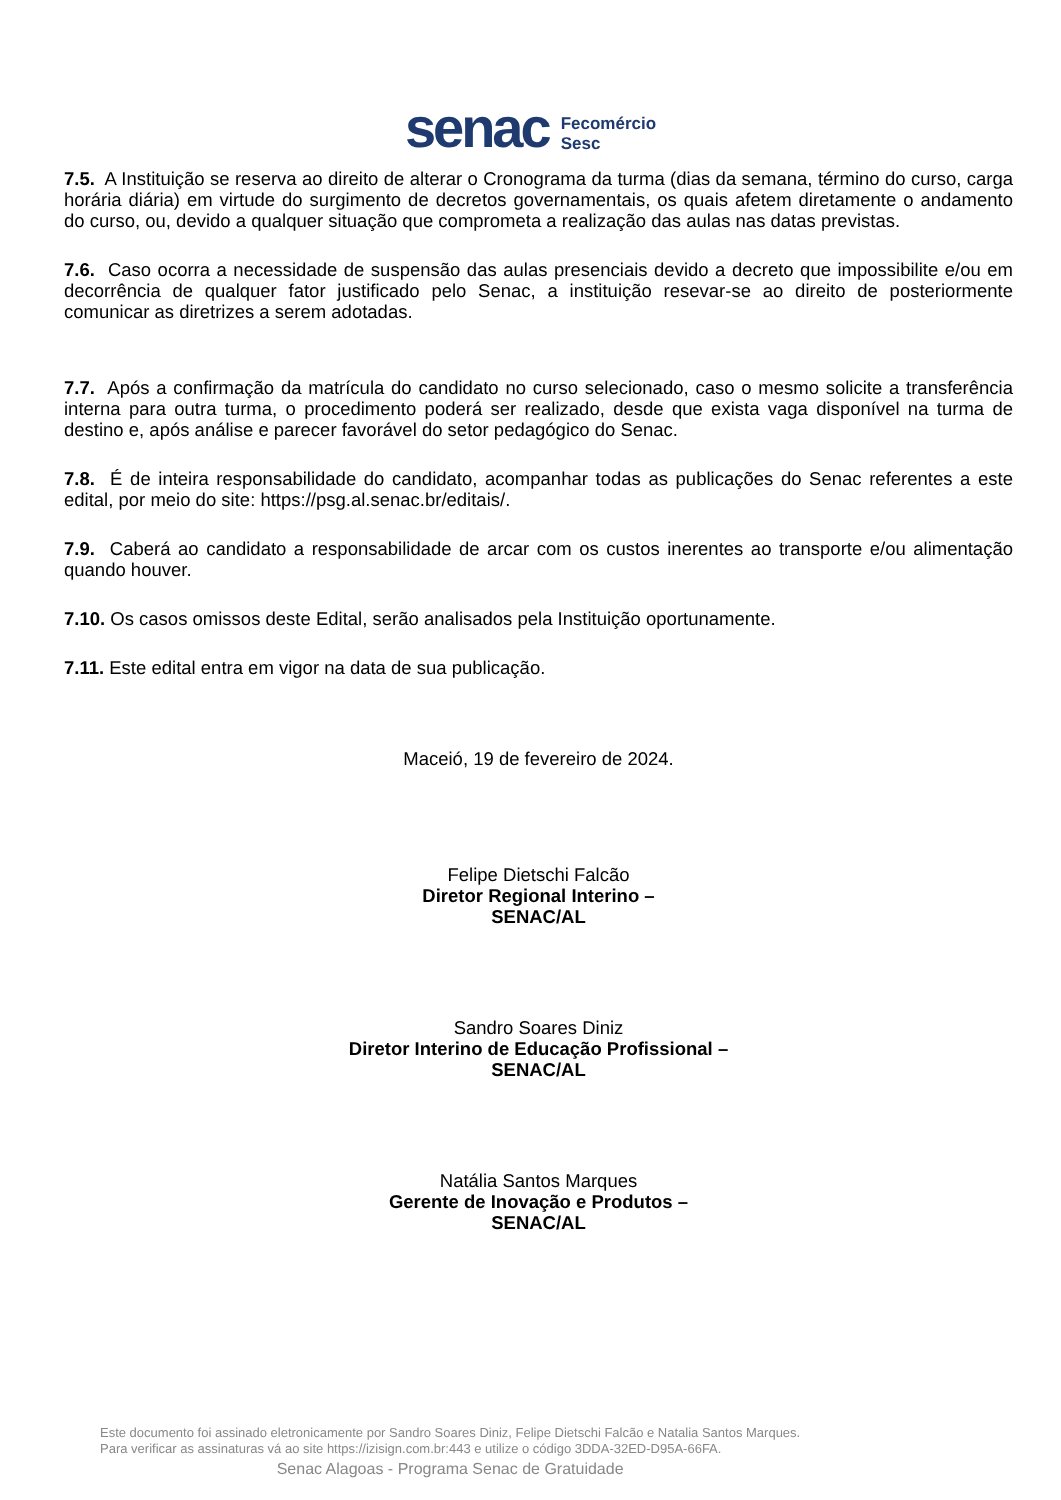senac Fecomércio
Sesc
7.5. A Instituição se reserva ao direito de alterar o Cronograma da turma (dias da semana, término do curso, carga horária diária) em virtude do surgimento de decretos governamentais, os quais afetem diretamente o andamento do curso, ou, devido a qualquer situação que comprometa a realização das aulas nas datas previstas.
7.6. Caso ocorra a necessidade de suspensão das aulas presenciais devido a decreto que impossibilite e/ou em decorrência de qualquer fator justificado pelo Senac, a instituição resevar-se ao direito de posteriormente comunicar as diretrizes a serem adotadas.
7.7. Após a confirmação da matrícula do candidato no curso selecionado, caso o mesmo solicite a transferência interna para outra turma, o procedimento poderá ser realizado, desde que exista vaga disponível na turma de destino e, após análise e parecer favorável do setor pedagógico do Senac.
7.8. É de inteira responsabilidade do candidato, acompanhar todas as publicações do Senac referentes a este edital, por meio do site: https://psg.al.senac.br/editais/.
7.9. Caberá ao candidato a responsabilidade de arcar com os custos inerentes ao transporte e/ou alimentação quando houver.
7.10. Os casos omissos deste Edital, serão analisados pela Instituição oportunamente.
7.11. Este edital entra em vigor na data de sua publicação.
Maceió, 19 de fevereiro de 2024.
Felipe Dietschi Falcão
Diretor Regional Interino –
SENAC/AL
Sandro Soares Diniz
Diretor Interino de Educação Profissional –
SENAC/AL
Natália Santos Marques
Gerente de Inovação e Produtos –
SENAC/AL
Este documento foi assinado eletronicamente por Sandro Soares Diniz, Felipe Dietschi Falcão e Natalia Santos Marques.
Para verificar as assinaturas vá ao site https://izisign.com.br:443 e utilize o código 3DDA-32ED-D95A-66FA.
Senac Alagoas - Programa Senac de Gratuidade